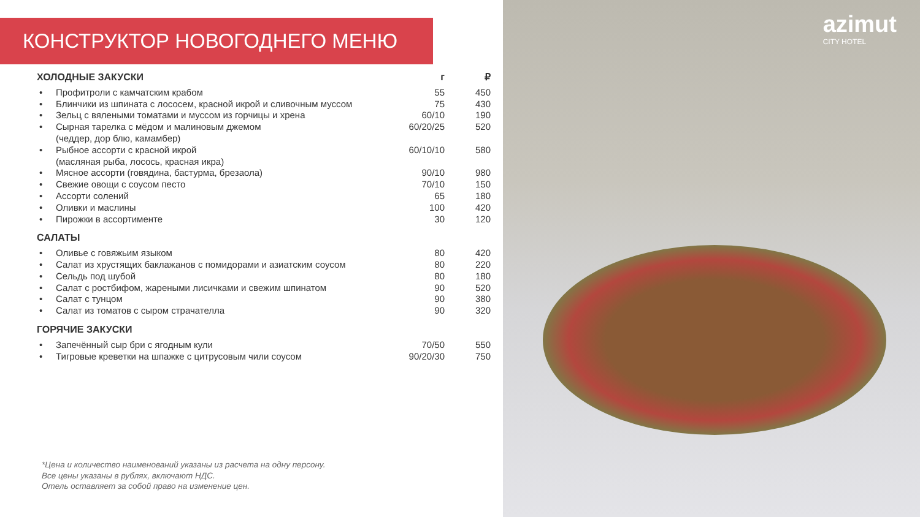КОНСТРУКТОР НОВОГОДНЕГО МЕНЮ
| ХОЛОДНЫЕ ЗАКУСКИ | | г | ₽ |
| --- | --- | --- | --- |
| • | Профитроли с камчатским крабом | 55 | 450 |
| • | Блинчики из шпината с лососем, красной икрой и сливочным муссом | 75 | 430 |
| • | Зельц с вялеными томатами и муссом из горчицы и хрена | 60/10 | 190 |
| • | Сырная тарелка с мёдом и малиновым джемом (чеддер, дор блю, камамбер) | 60/20/25 | 520 |
| • | Рыбное ассорти с красной икрой (масляная рыба, лосось, красная икра) | 60/10/10 | 580 |
| • | Мясное ассорти (говядина, бастурма, брезаола) | 90/10 | 980 |
| • | Свежие овощи с соусом песто | 70/10 | 150 |
| • | Ассорти солений | 65 | 180 |
| • | Оливки и маслины | 100 | 420 |
| • | Пирожки в ассортименте | 30 | 120 |
| САЛАТЫ | | | |
| • | Оливье с говяжьим языком | 80 | 420 |
| • | Салат из хрустящих баклажанов с помидорами и азиатским соусом | 80 | 220 |
| • | Сельдь под шубой | 80 | 180 |
| • | Салат с ростбифом, жареными лисичками и свежим шпинатом | 90 | 520 |
| • | Салат с тунцом | 90 | 380 |
| • | Салат из томатов с сыром страчателла | 90 | 320 |
| ГОРЯЧИЕ ЗАКУСКИ | | | |
| • | Запечённый сыр бри с ягодным кули | 70/50 | 550 |
| • | Тигровые креветки на шпажке с цитрусовым чили соусом | 90/20/30 | 750 |
*Цена и количество наименований указаны из расчета на одну персону.
Все цены указаны в рублях, включают НДС.
Отель оставляет за собой право на изменение цен.
azimut
CITY HOTEL